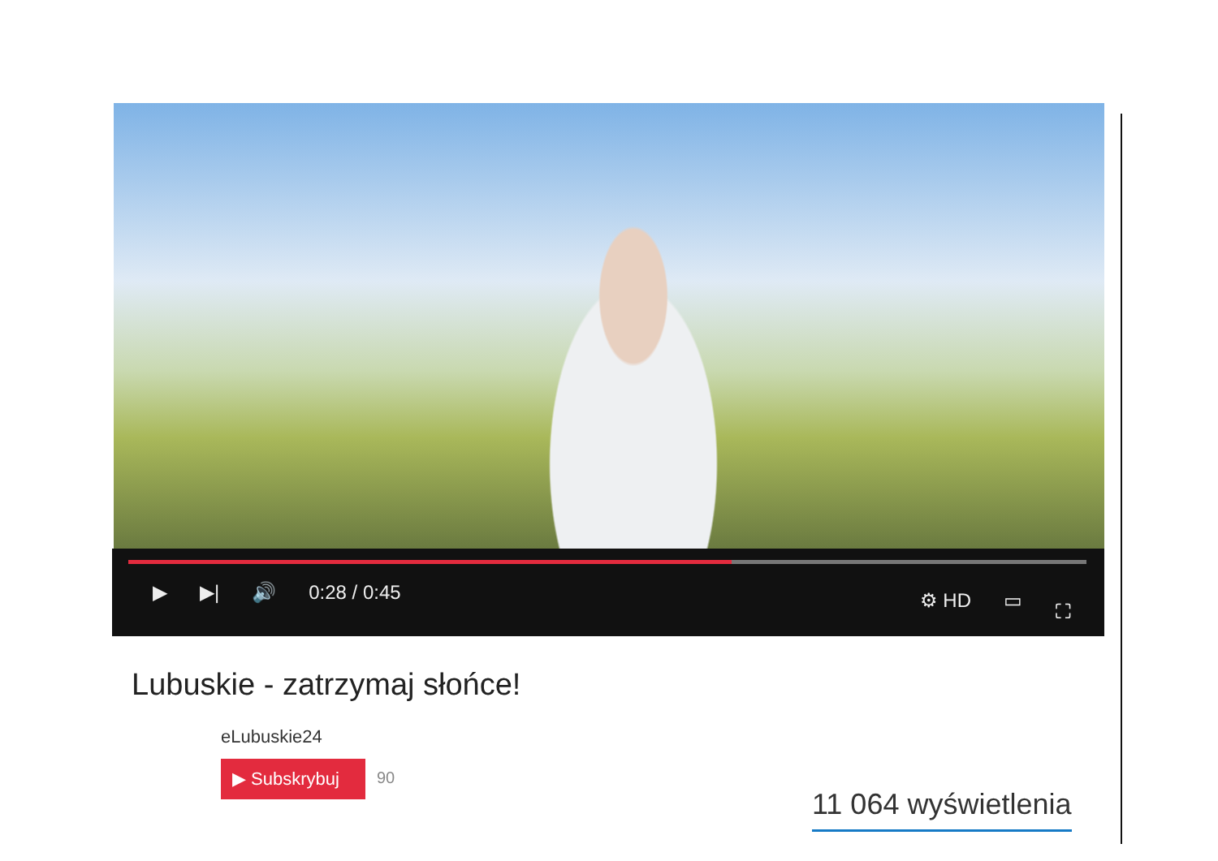▶ ▶| 🔊 0:28 / 0:45 ⚙ HD ▭ ⛶
Lubuskie - zatrzymaj słońce!
eLubuskie24
▶ Subskrybuj 90
11 064 wyświetlenia